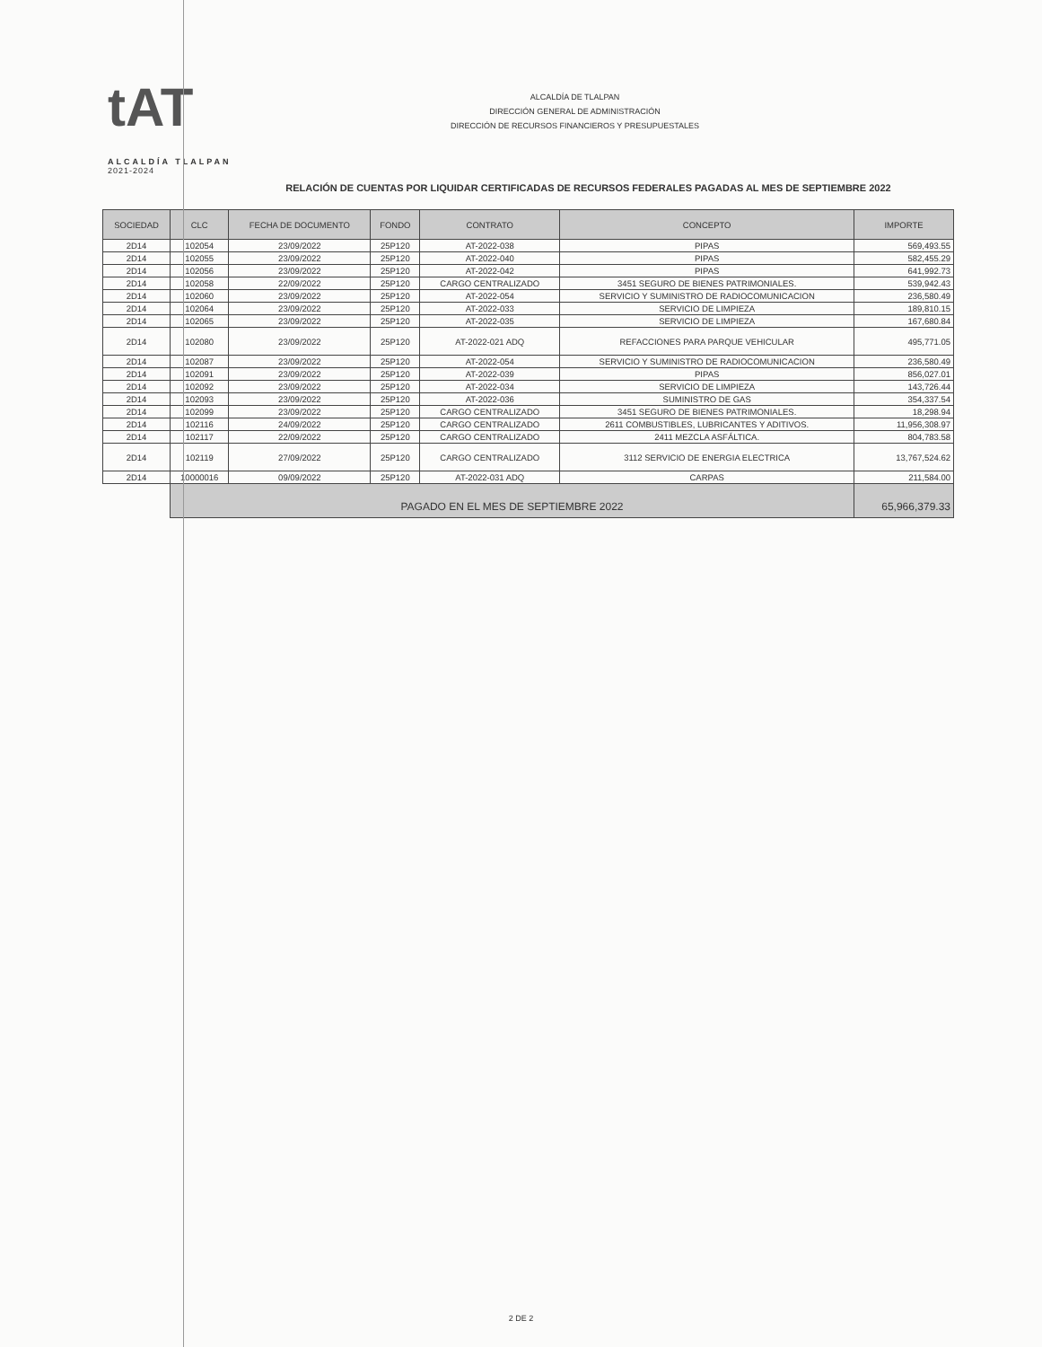tAT
ALCALDÍA TLALPAN
2021-2024
ALCALDÍA DE TLALPAN
DIRECCIÓN GENERAL DE ADMINISTRACIÓN
DIRECCIÓN DE RECURSOS FINANCIEROS Y PRESUPUESTALES
RELACIÓN DE CUENTAS POR LIQUIDAR CERTIFICADAS DE RECURSOS FEDERALES PAGADAS AL MES DE SEPTIEMBRE 2022
| SOCIEDAD | CLC | FECHA DE DOCUMENTO | FONDO | CONTRATO | CONCEPTO | IMPORTE |
| --- | --- | --- | --- | --- | --- | --- |
| 2D14 | 102054 | 23/09/2022 | 25P120 | AT-2022-038 | PIPAS | 569,493.55 |
| 2D14 | 102055 | 23/09/2022 | 25P120 | AT-2022-040 | PIPAS | 582,455.29 |
| 2D14 | 102056 | 23/09/2022 | 25P120 | AT-2022-042 | PIPAS | 641,992.73 |
| 2D14 | 102058 | 22/09/2022 | 25P120 | CARGO CENTRALIZADO | 3451 SEGURO DE BIENES PATRIMONIALES. | 539,942.43 |
| 2D14 | 102060 | 23/09/2022 | 25P120 | AT-2022-054 | SERVICIO Y SUMINISTRO DE RADIOCOMUNICACION | 236,580.49 |
| 2D14 | 102064 | 23/09/2022 | 25P120 | AT-2022-033 | SERVICIO DE LIMPIEZA | 189,810.15 |
| 2D14 | 102065 | 23/09/2022 | 25P120 | AT-2022-035 | SERVICIO DE LIMPIEZA | 167,680.84 |
| 2D14 | 102080 | 23/09/2022 | 25P120 | AT-2022-021 ADQ | REFACCIONES PARA PARQUE VEHICULAR | 495,771.05 |
| 2D14 | 102087 | 23/09/2022 | 25P120 | AT-2022-054 | SERVICIO Y SUMINISTRO DE RADIOCOMUNICACION | 236,580.49 |
| 2D14 | 102091 | 23/09/2022 | 25P120 | AT-2022-039 | PIPAS | 856,027.01 |
| 2D14 | 102092 | 23/09/2022 | 25P120 | AT-2022-034 | SERVICIO DE LIMPIEZA | 143,726.44 |
| 2D14 | 102093 | 23/09/2022 | 25P120 | AT-2022-036 | SUMINISTRO DE GAS | 354,337.54 |
| 2D14 | 102099 | 23/09/2022 | 25P120 | CARGO CENTRALIZADO | 3451 SEGURO DE BIENES PATRIMONIALES. | 18,298.94 |
| 2D14 | 102116 | 24/09/2022 | 25P120 | CARGO CENTRALIZADO | 2611 COMBUSTIBLES, LUBRICANTES Y ADITIVOS. | 11,956,308.97 |
| 2D14 | 102117 | 22/09/2022 | 25P120 | CARGO CENTRALIZADO | 2411 MEZCLA ASFÁLTICA. | 804,783.58 |
| 2D14 | 102119 | 27/09/2022 | 25P120 | CARGO CENTRALIZADO | 3112 SERVICIO DE ENERGIA ELECTRICA | 13,767,524.62 |
| 2D14 | 10000016 | 09/09/2022 | 25P120 | AT-2022-031 ADQ | CARPAS | 211,584.00 |
| | PAGADO EN EL MES DE SEPTIEMBRE 2022 | | | | | 65,966,379.33 |
2 DE 2